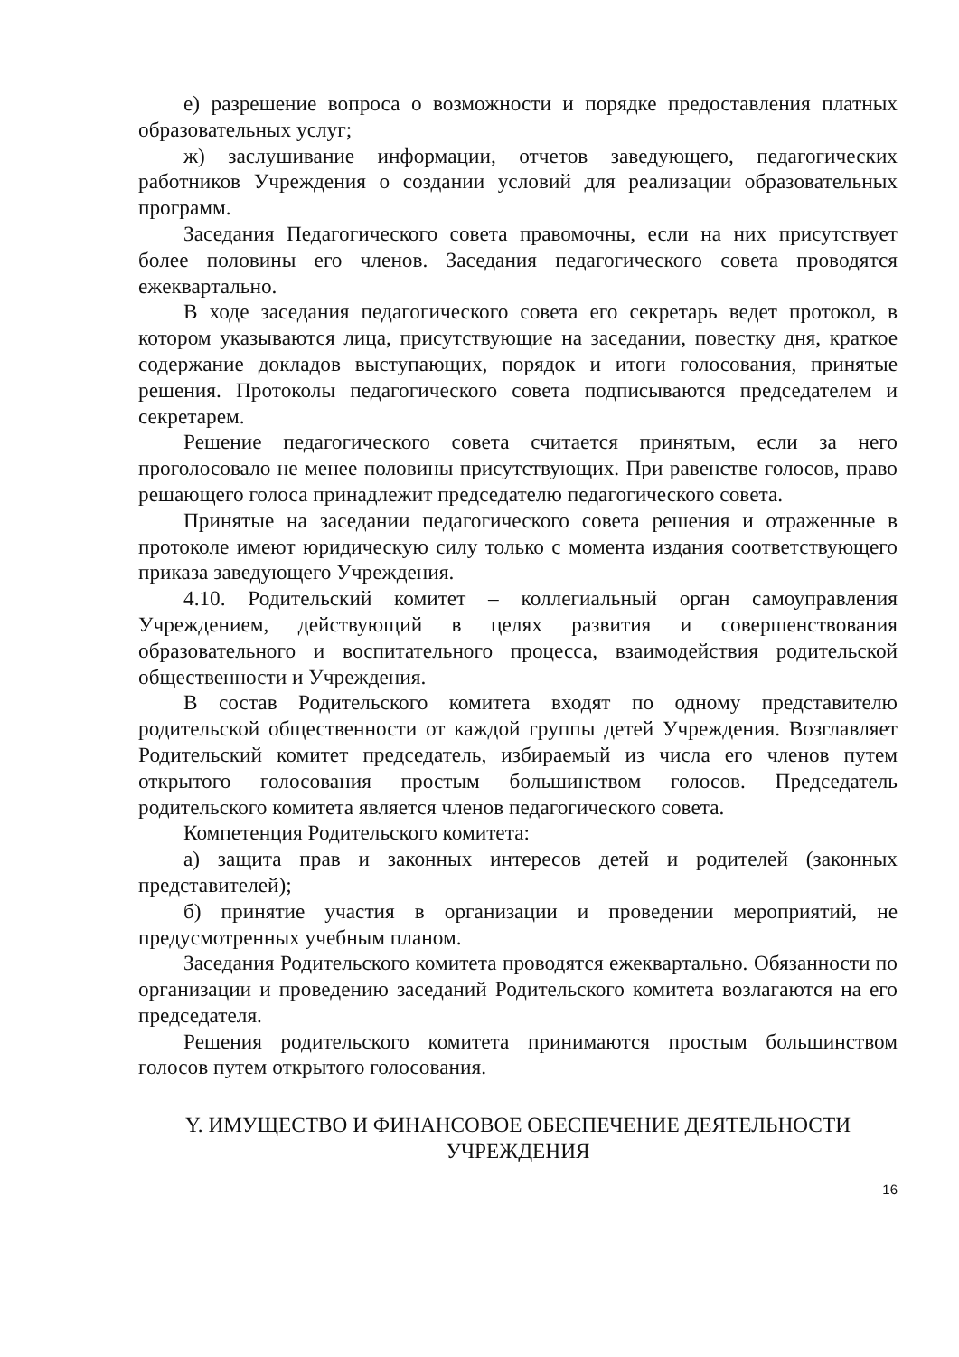е) разрешение вопроса о возможности и порядке предоставления платных образовательных услуг;
ж) заслушивание информации, отчетов заведующего, педагогических работников Учреждения о создании условий для реализации образовательных программ.
Заседания Педагогического совета правомочны, если на них присутствует более половины его членов. Заседания педагогического совета проводятся ежеквартально.
В ходе заседания педагогического совета его секретарь ведет протокол, в котором указываются лица, присутствующие на заседании, повестку дня, краткое содержание докладов выступающих, порядок и итоги голосования, принятые решения. Протоколы педагогического совета подписываются председателем и секретарем.
Решение педагогического совета считается принятым, если за него проголосовало не менее половины присутствующих. При равенстве голосов, право решающего голоса принадлежит председателю педагогического совета.
Принятые на заседании педагогического совета решения и отраженные в протоколе имеют юридическую силу только с момента издания соответствующего приказа заведующего Учреждения.
4.10. Родительский комитет – коллегиальный орган самоуправления Учреждением, действующий в целях развития и совершенствования образовательного и воспитательного процесса, взаимодействия родительской общественности и Учреждения.
В состав Родительского комитета входят по одному представителю родительской общественности от каждой группы детей Учреждения. Возглавляет Родительский комитет председатель, избираемый из числа его членов путем открытого голосования простым большинством голосов. Председатель родительского комитета является членов педагогического совета.
Компетенция Родительского комитета:
а) защита прав и законных интересов детей и родителей (законных представителей);
б) принятие участия в организации и проведении мероприятий, не предусмотренных учебным планом.
Заседания Родительского комитета проводятся ежеквартально. Обязанности по организации и проведению заседаний Родительского комитета возлагаются на его председателя.
Решения родительского комитета принимаются простым большинством голосов путем открытого голосования.
Y. ИМУЩЕСТВО И ФИНАНСОВОЕ ОБЕСПЕЧЕНИЕ ДЕЯТЕЛЬНОСТИ УЧРЕЖДЕНИЯ
16